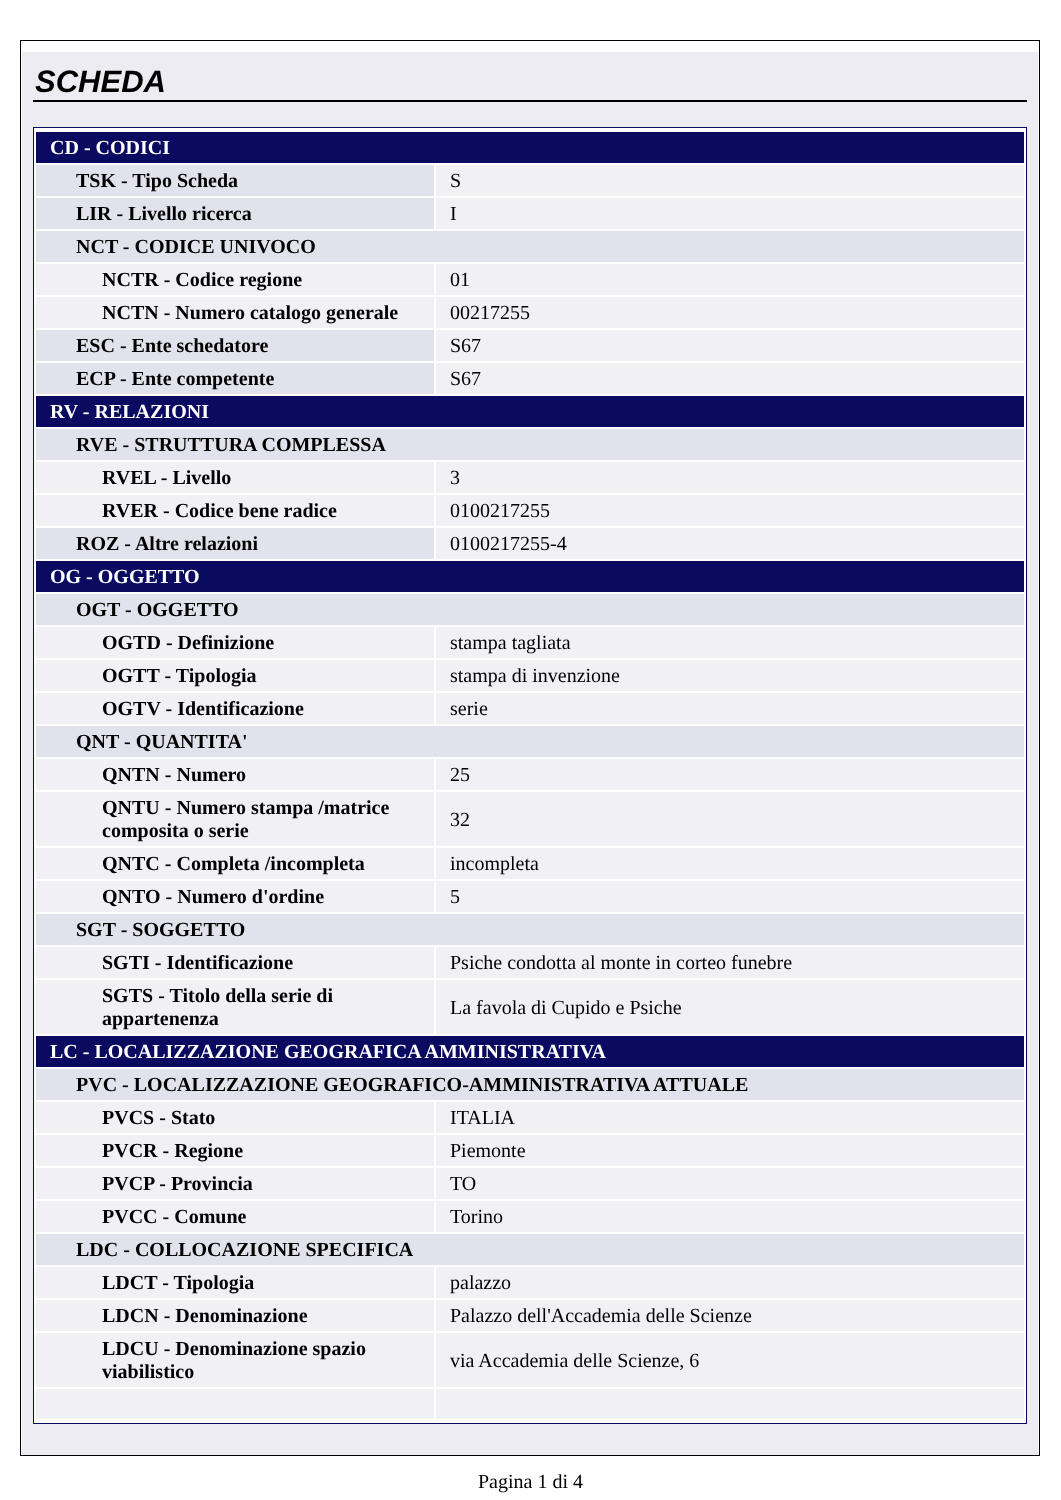SCHEDA
| CD - CODICI | |
| TSK - Tipo Scheda | S |
| LIR - Livello ricerca | I |
| NCT - CODICE UNIVOCO | |
| NCTR - Codice regione | 01 |
| NCTN - Numero catalogo generale | 00217255 |
| ESC - Ente schedatore | S67 |
| ECP - Ente competente | S67 |
| RV - RELAZIONI | |
| RVE - STRUTTURA COMPLESSA | |
| RVEL - Livello | 3 |
| RVER - Codice bene radice | 0100217255 |
| ROZ - Altre relazioni | 0100217255-4 |
| OG - OGGETTO | |
| OGT - OGGETTO | |
| OGTD - Definizione | stampa tagliata |
| OGTT - Tipologia | stampa di invenzione |
| OGTV - Identificazione | serie |
| QNT - QUANTITA' | |
| QNTN - Numero | 25 |
| QNTU - Numero stampa /matrice composita o serie | 32 |
| QNTC - Completa /incompleta | incompleta |
| QNTO - Numero d'ordine | 5 |
| SGT - SOGGETTO | |
| SGTI - Identificazione | Psiche condotta al monte in corteo funebre |
| SGTS - Titolo della serie di appartenenza | La favola di Cupido e Psiche |
| LC - LOCALIZZAZIONE GEOGRAFICA AMMINISTRATIVA | |
| PVC - LOCALIZZAZIONE GEOGRAFICO-AMMINISTRATIVA ATTUALE | |
| PVCS - Stato | ITALIA |
| PVCR - Regione | Piemonte |
| PVCP - Provincia | TO |
| PVCC - Comune | Torino |
| LDC - COLLOCAZIONE SPECIFICA | |
| LDCT - Tipologia | palazzo |
| LDCN - Denominazione | Palazzo dell'Accademia delle Scienze |
| LDCU - Denominazione spazio viabilistico | via Accademia delle Scienze, 6 |
Pagina 1 di 4